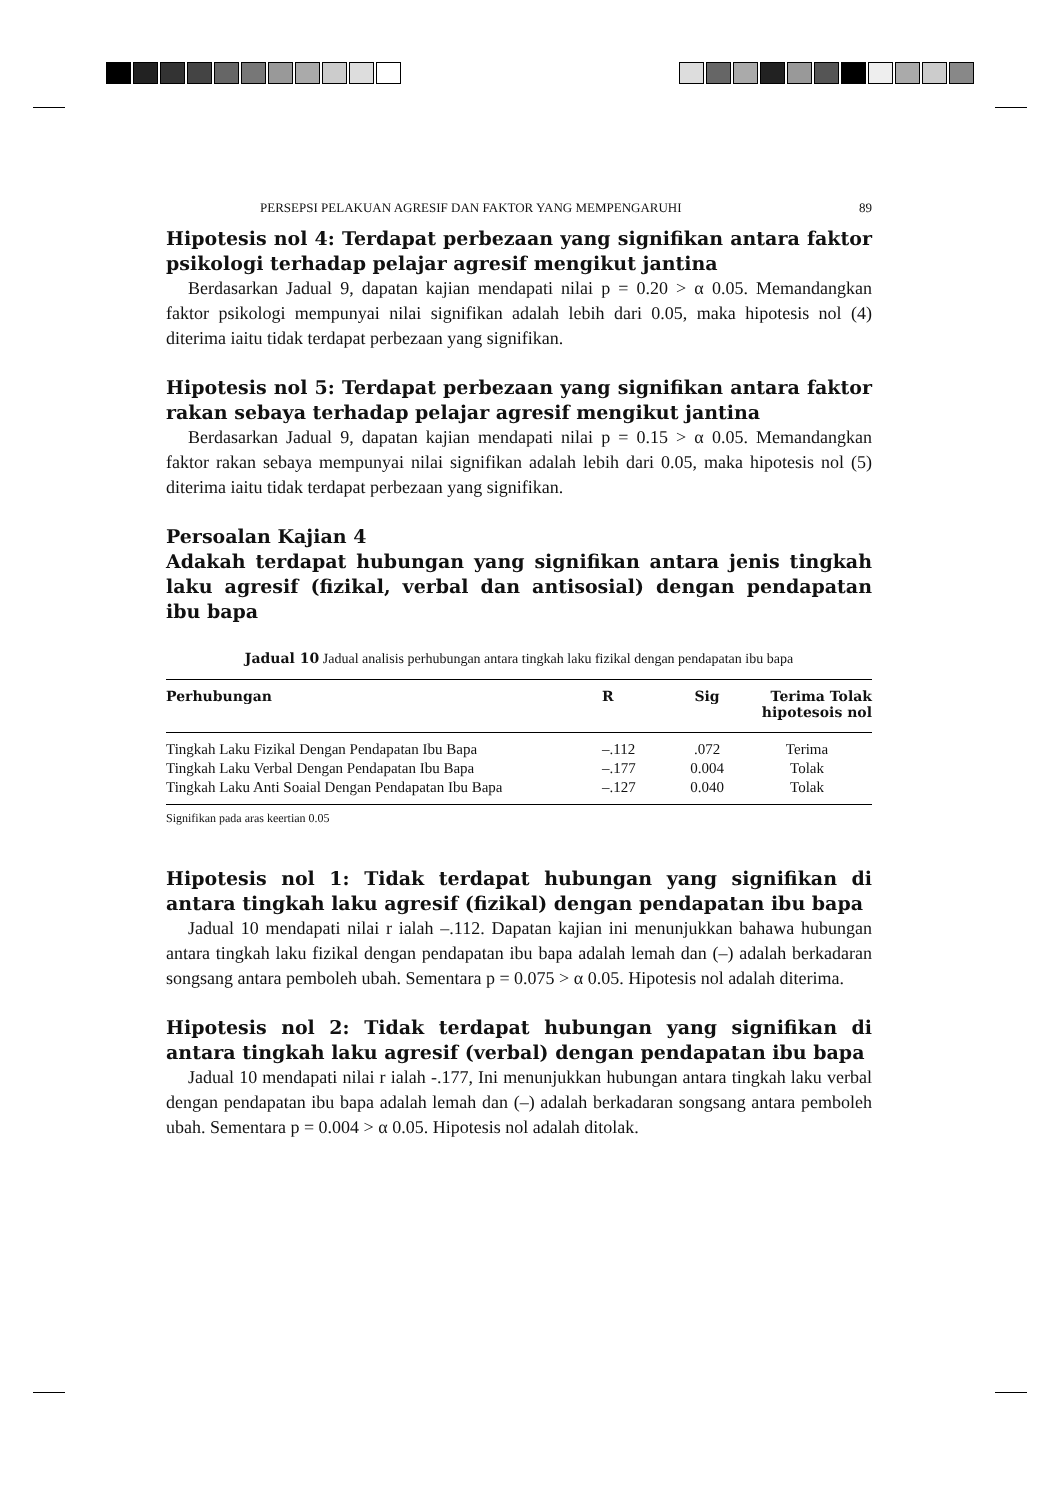PERSEPSI PELAKUAN AGRESIF DAN FAKTOR YANG MEMPENGARUHI 89
Hipotesis nol 4: Terdapat perbezaan yang signifikan antara faktor psikologi terhadap pelajar agresif mengikut jantina
Berdasarkan Jadual 9, dapatan kajian mendapati nilai p = 0.20 > α 0.05. Memandangkan faktor psikologi mempunyai nilai signifikan adalah lebih dari 0.05, maka hipotesis nol (4) diterima iaitu tidak terdapat perbezaan yang signifikan.
Hipotesis nol 5: Terdapat perbezaan yang signifikan antara faktor rakan sebaya terhadap pelajar agresif mengikut jantina
Berdasarkan Jadual 9, dapatan kajian mendapati nilai p = 0.15 > α 0.05. Memandangkan faktor rakan sebaya mempunyai nilai signifikan adalah lebih dari 0.05, maka hipotesis nol (5) diterima iaitu tidak terdapat perbezaan yang signifikan.
Persoalan Kajian 4
Adakah terdapat hubungan yang signifikan antara jenis tingkah laku agresif (fizikal, verbal dan antisosial) dengan pendapatan ibu bapa
Jadual 10 Jadual analisis perhubungan antara tingkah laku fizikal dengan pendapatan ibu bapa
| Perhubungan | R | Sig | Terima Tolak hipotesois nol |
| --- | --- | --- | --- |
| Tingkah Laku Fizikal Dengan Pendapatan Ibu Bapa | –.112 | .072 | Terima |
| Tingkah Laku Verbal Dengan Pendapatan Ibu Bapa | –.177 | 0.004 | Tolak |
| Tingkah Laku Anti Soaial Dengan Pendapatan Ibu Bapa | –.127 | 0.040 | Tolak |
Signifikan pada aras keertian 0.05
Hipotesis nol 1: Tidak terdapat hubungan yang signifikan di antara tingkah laku agresif (fizikal) dengan pendapatan ibu bapa
Jadual 10 mendapati nilai r ialah –.112. Dapatan kajian ini menunjukkan bahawa hubungan antara tingkah laku fizikal dengan pendapatan ibu bapa adalah lemah dan (–) adalah berkadaran songsang antara pemboleh ubah. Sementara p = 0.075 > α 0.05. Hipotesis nol adalah diterima.
Hipotesis nol 2: Tidak terdapat hubungan yang signifikan di antara tingkah laku agresif (verbal) dengan pendapatan ibu bapa
Jadual 10 mendapati nilai r ialah -.177, Ini menunjukkan hubungan antara tingkah laku verbal dengan pendapatan ibu bapa adalah lemah dan (–) adalah berkadaran songsang antara pemboleh ubah. Sementara p = 0.004 > α 0.05. Hipotesis nol adalah ditolak.